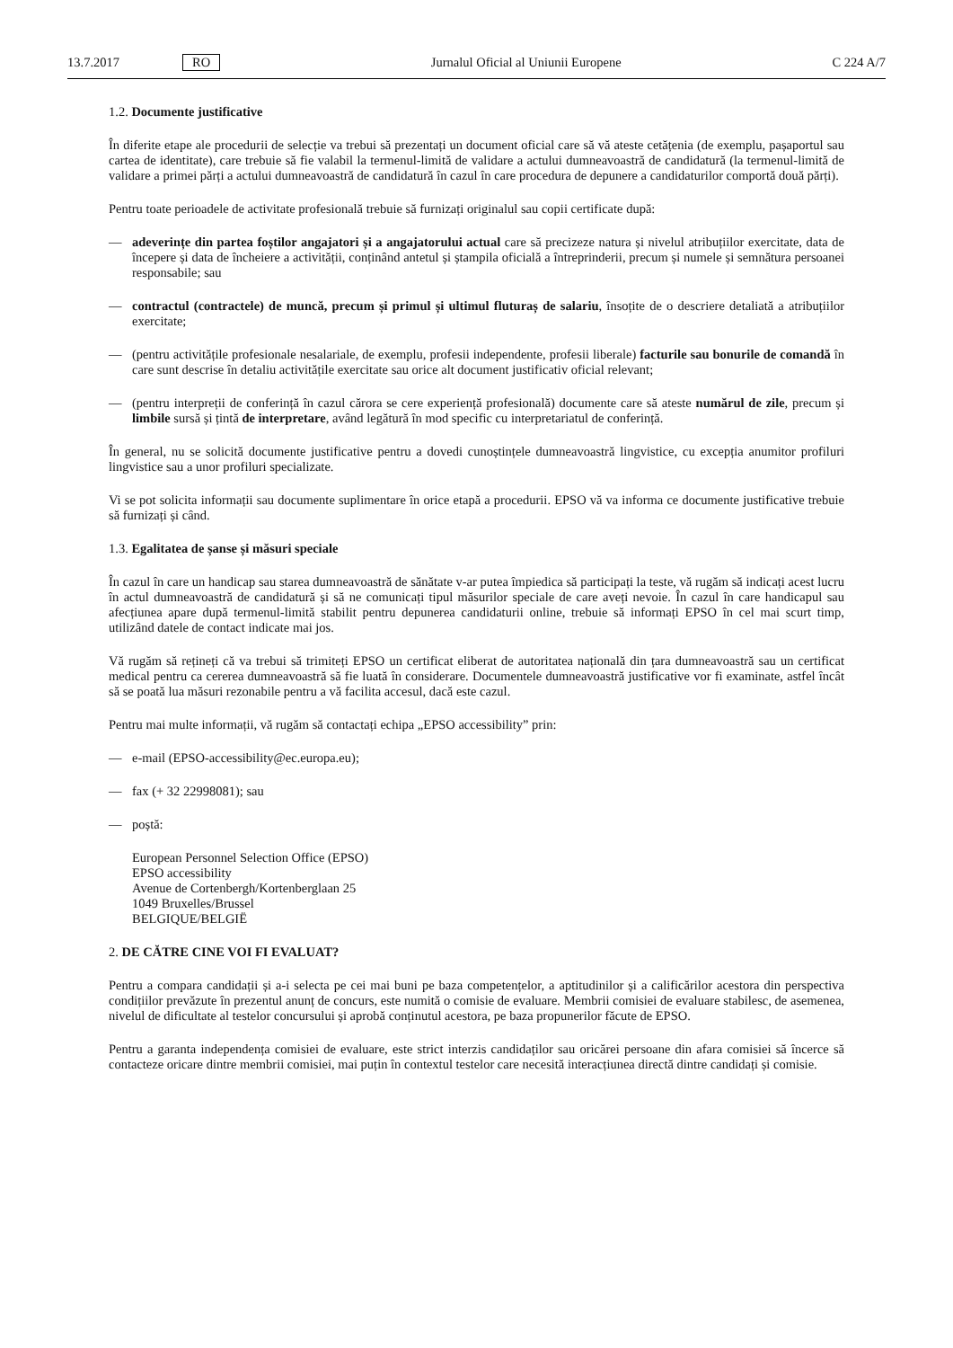13.7.2017 RO Jurnalul Oficial al Uniunii Europene C 224 A/7
1.2. Documente justificative
În diferite etape ale procedurii de selecție va trebui să prezentați un document oficial care să vă ateste cetățenia (de exemplu, pașaportul sau cartea de identitate), care trebuie să fie valabil la termenul-limită de validare a actului dumneavoastră de candidatură (la termenul-limită de validare a primei părți a actului dumneavoastră de candidatură în cazul în care procedura de depunere a candidaturilor comportă două părți).
Pentru toate perioadele de activitate profesională trebuie să furnizați originalul sau copii certificate după:
— adeverințe din partea foștilor angajatori și a angajatorului actual care să precizeze natura și nivelul atribuțiilor exercitate, data de începere și data de încheiere a activității, conținând antetul și ștampila oficială a întreprinderii, precum și numele și semnătura persoanei responsabile; sau
— contractul (contractele) de muncă, precum și primul și ultimul fluturaș de salariu, însoțite de o descriere detaliată a atribuțiilor exercitate;
— (pentru activitățile profesionale nesalariale, de exemplu, profesii independente, profesii liberale) facturile sau bonurile de comandă în care sunt descrise în detaliu activitățile exercitate sau orice alt document justificativ oficial relevant;
— (pentru interpreții de conferință în cazul cărora se cere experiență profesională) documente care să ateste numărul de zile, precum și limbile sursă și țintă de interpretare, având legătură în mod specific cu interpretariatul de conferință.
În general, nu se solicită documente justificative pentru a dovedi cunoștințele dumneavoastră lingvistice, cu excepția anumitor profiluri lingvistice sau a unor profiluri specializate.
Vi se pot solicita informații sau documente suplimentare în orice etapă a procedurii. EPSO vă va informa ce documente justificative trebuie să furnizați și când.
1.3. Egalitatea de șanse și măsuri speciale
În cazul în care un handicap sau starea dumneavoastră de sănătate v-ar putea împiedica să participați la teste, vă rugăm să indicați acest lucru în actul dumneavoastră de candidatură și să ne comunicați tipul măsurilor speciale de care aveți nevoie. În cazul în care handicapul sau afecțiunea apare după termenul-limită stabilit pentru depunerea candidaturii online, trebuie să informați EPSO în cel mai scurt timp, utilizând datele de contact indicate mai jos.
Vă rugăm să rețineți că va trebui să trimiteți EPSO un certificat eliberat de autoritatea națională din țara dumneavoastră sau un certificat medical pentru ca cererea dumneavoastră să fie luată în considerare. Documentele dumneavoastră justificative vor fi examinate, astfel încât să se poată lua măsuri rezonabile pentru a vă facilita accesul, dacă este cazul.
Pentru mai multe informații, vă rugăm să contactați echipa „EPSO accessibility” prin:
— e-mail (EPSO-accessibility@ec.europa.eu);
— fax (+ 32 22998081); sau
— poștă:
European Personnel Selection Office (EPSO)
EPSO accessibility
Avenue de Cortenbergh/Kortenberglaan 25
1049 Bruxelles/Brussel
BELGIQUE/BELGIË
2. DE CĂTRE CINE VOI FI EVALUAT?
Pentru a compara candidații și a-i selecta pe cei mai buni pe baza competențelor, a aptitudinilor și a calificărilor acestora din perspectiva condițiilor prevăzute în prezentul anunț de concurs, este numită o comisie de evaluare. Membrii comisiei de evaluare stabilesc, de asemenea, nivelul de dificultate al testelor concursului și aprobă conținutul acestora, pe baza propunerilor făcute de EPSO.
Pentru a garanta independența comisiei de evaluare, este strict interzis candidaților sau oricărei persoane din afara comisiei să încerce să contacteze oricare dintre membrii comisiei, mai puțin în contextul testelor care necesită interacțiunea directă dintre candidați și comisie.